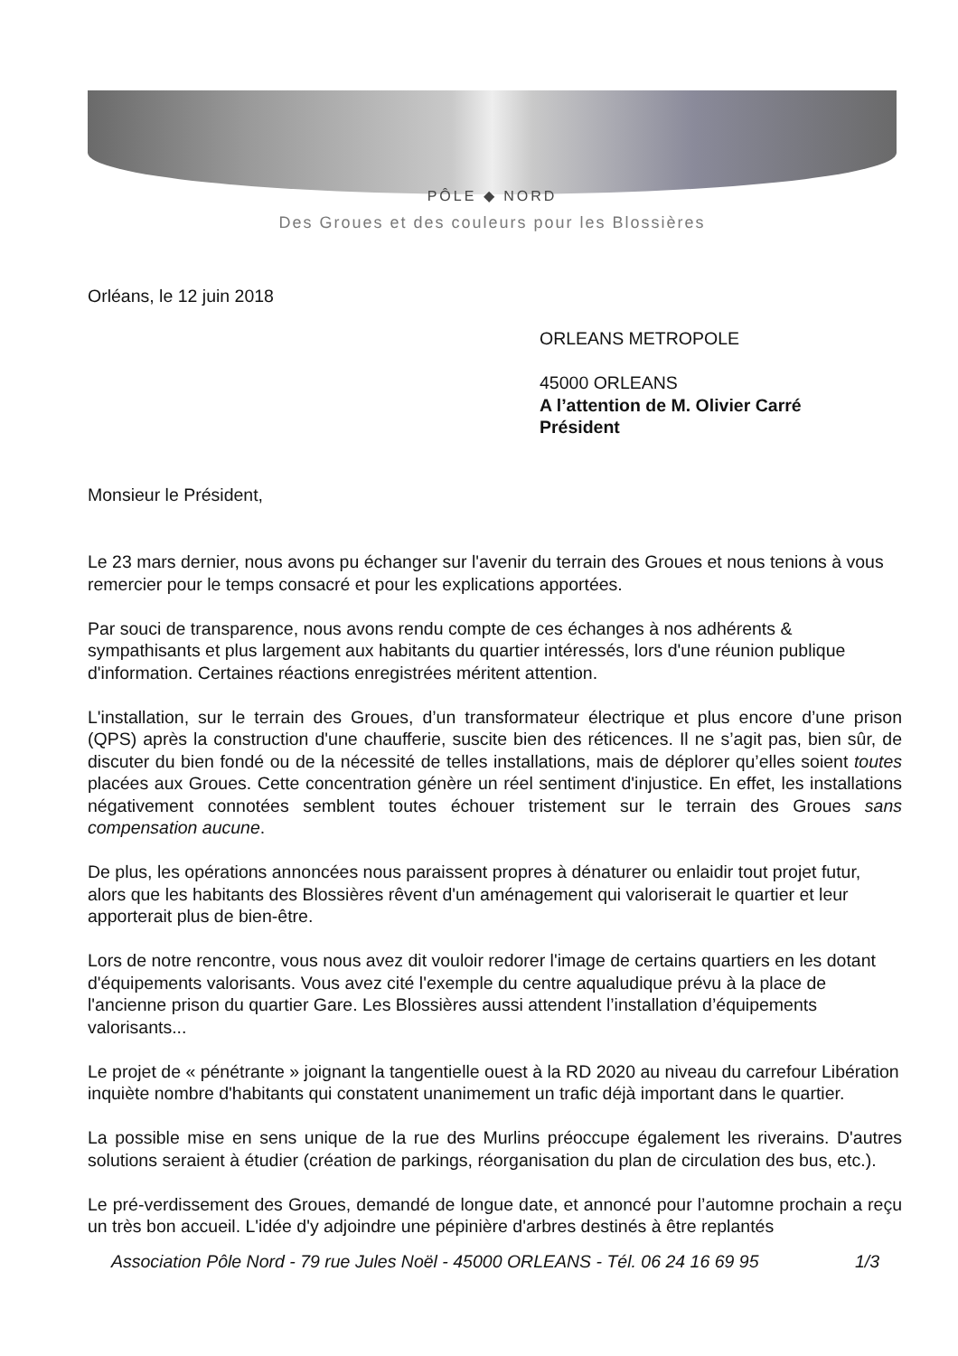PÔLE ◆ NORD
Des Groues et des couleurs pour les Blossières
Orléans, le 12 juin 2018
ORLEANS METROPOLE
45000 ORLEANS
A l’attention de M. Olivier Carré
Président
Monsieur le Président,
Le 23 mars dernier, nous avons pu échanger sur l'avenir du terrain des Groues et nous tenions à vous remercier pour le temps consacré et pour les explications apportées.
Par souci de transparence, nous avons rendu compte de ces échanges à nos adhérents & sympathisants et plus largement aux habitants du quartier intéressés, lors d'une réunion publique d'information. Certaines réactions enregistrées méritent attention.
L'installation, sur le terrain des Groues, d’un transformateur électrique et plus encore d’une prison (QPS) après la construction d'une chaufferie, suscite bien des réticences. Il ne s’agit pas, bien sûr, de discuter du bien fondé ou de la nécessité de telles installations, mais de déplorer qu’elles soient toutes placées aux Groues. Cette concentration génère un réel sentiment d'injustice. En effet, les installations négativement connotées semblent toutes échouer tristement sur le terrain des Groues sans compensation aucune.
De plus, les opérations annoncées nous paraissent propres à dénaturer ou enlaidir tout projet futur, alors que les habitants des Blossières rêvent d'un aménagement qui valoriserait le quartier et leur apporterait plus de bien-être.
Lors de notre rencontre, vous nous avez dit vouloir redorer l'image de certains quartiers en les dotant d'équipements valorisants. Vous avez cité l'exemple du centre aqualudique prévu à la place de l'ancienne prison du quartier Gare. Les Blossières aussi attendent l’installation d’équipements valorisants...
Le projet de « pénétrante » joignant la tangentielle ouest à la RD 2020 au niveau du carrefour Libération inquiète nombre d'habitants qui constatent unanimement un trafic déjà important dans le quartier.
La possible mise en sens unique de la rue des Murlins préoccupe également les riverains. D'autres solutions seraient à étudier (création de parkings, réorganisation du plan de circulation des bus, etc.).
Le pré-verdissement des Groues, demandé de longue date, et annoncé pour l’automne prochain a reçu un très bon accueil. L'idée d'y adjoindre une pépinière d'arbres destinés à être replantés
Association Pôle Nord - 79 rue Jules Noël - 45000 ORLEANS - Tél. 06 24 16 69 95 1/3